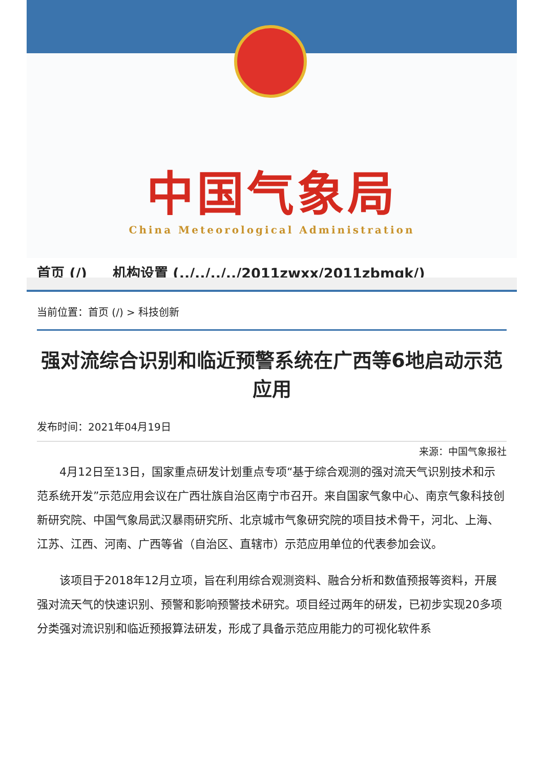中国气象局
China Meteorological Administration
首页 (/) 机构设置 (../../../../2011zwxx/2011zbmqk/)
当前位置：首页 (/) > 科技创新
强对流综合识别和临近预警系统在广西等6地启动示范应用
发布时间：2021年04月19日
来源：中国气象报社
4月12日至13日，国家重点研发计划重点专项“基于综合观测的强对流天气识别技术和示范系统开发”示范应用会议在广西壮族自治区南宁市召开。来自国家气象中心、南京气象科技创新研究院、中国气象局武汉暴雨研究所、北京城市气象研究院的项目技术骨干，河北、上海、江苏、江西、河南、广西等省（自治区、直辖市）示范应用单位的代表参加会议。
该项目于2018年12月立项，旨在利用综合观测资料、融合分析和数值预报等资料，开展强对流天气的快速识别、预警和影响预警技术研究。项目经过两年的研发，已初步实现20多项分类强对流识别和临近预报算法研发，形成了具备示范应用能力的可视化软件系